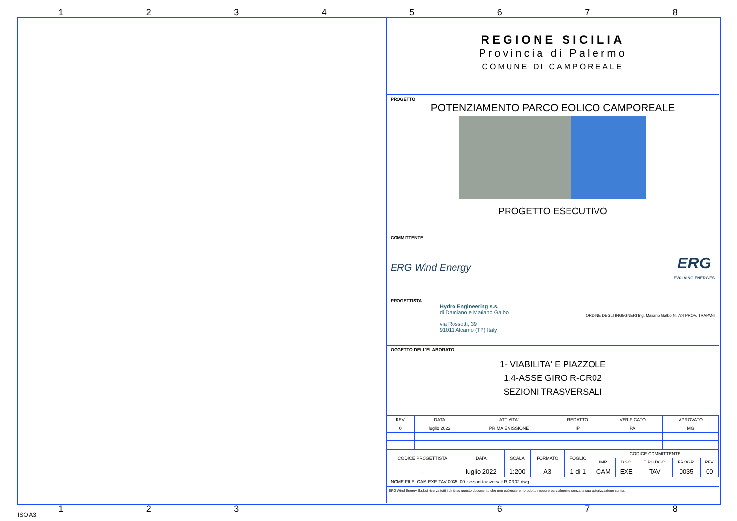1 2 3 4 5 6 7 8
REGIONE SICILIA
Provincia di Palermo
COMUNE DI CAMPOREALE
PROGETTO
POTENZIAMENTO PARCO EOLICO CAMPOREALE
PROGETTO ESECUTIVO
COMMITTENTE
ERG Wind Energy ERG
EVOLVING ENERGIES
PROGETTISTA
Hydro Engineering s.s.
di Damiano e Mariano Galbo
via Rossotti, 39
91011 Alcamo (TP) Italy
ORDINE DEGLI INGEGNERI Ing. Mariano Galbo N. 724 PROV. TRAPANI
OGGETTO DELL'ELABORATO
1- VIABILITA' E PIAZZOLE
1.4-ASSE GIRO R-CR02
SEZIONI TRASVERSALI
| REV. | DATA | ATTIVITA' | REDATTO | VERIFICATO | APROVATO |
| --- | --- | --- | --- | --- | --- |
| 0 | luglio 2022 | PRIMA EMISSIONE | IP | PA | MG |
| CODICE PROGETTISTA | DATA | SCALA | FORMATO | FOGLIO | CODICE COMMITTENTE | | | | |
| --- | --- | --- | --- | --- | --- | --- | --- | --- | --- |
| | | | | | IMP. | DISC. | TIPO DOC. | PROGR. | REV. |
| - | luglio 2022 | 1:200 | A3 | 1 di 1 | CAM | EXE | TAV | 0035 | 00 |
NOME FILE: CAM-EXE-TAV-0035_00_sezioni trasversali R-CR02.dwg
ERG Wind Energy S.r.l. si riserva tutti i diritti su questo documento che non può essere riprodotto neppure parzialmente senza la sua autorizzazione scritta.
1 2 3 6 7 8
ISO A3